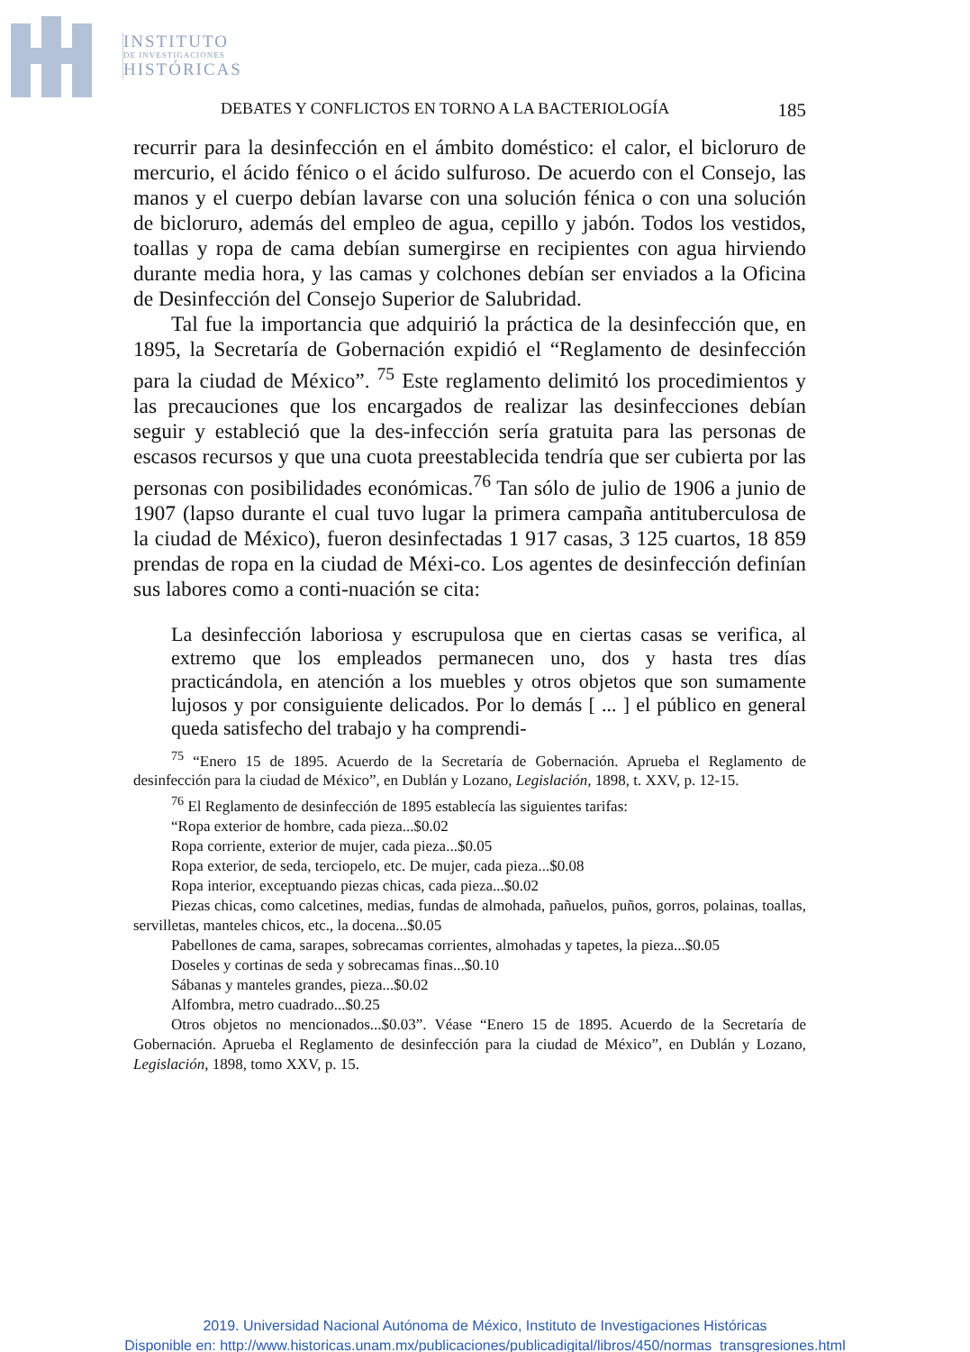INSTITUTO
DE INVESTIGACIONES
HISTÓRICAS
DEBATES Y CONFLICTOS EN TORNO A LA BACTERIOLOGÍA 185
recurrir para la desinfección en el ámbito doméstico: el calor, el bicloruro de mercurio, el ácido fénico o el ácido sulfuroso. De acuerdo con el Consejo, las manos y el cuerpo debían lavarse con una solución fénica o con una solución de bicloruro, además del empleo de agua, cepillo y jabón. Todos los vestidos, toallas y ropa de cama debían sumergirse en recipientes con agua hirviendo durante media hora, y las camas y colchones debían ser enviados a la Oficina de Desinfección del Consejo Superior de Salubridad.
Tal fue la importancia que adquirió la práctica de la desinfección que, en 1895, la Secretaría de Gobernación expidió el “Reglamento de desinfección para la ciudad de México”. <sup>75</sup> Este reglamento delimitó los procedimientos y las precauciones que los encargados de realizar las desinfecciones debían seguir y estableció que la des-infección sería gratuita para las personas de escasos recursos y que una cuota preestablecida tendría que ser cubierta por las personas con posibilidades económicas.<sup>76</sup> Tan sólo de julio de 1906 a junio de 1907 (lapso durante el cual tuvo lugar la primera campaña antituberculosa de la ciudad de México), fueron desinfectadas 1 917 casas, 3 125 cuartos, 18 859 prendas de ropa en la ciudad de Méxi-co. Los agentes de desinfección definían sus labores como a conti-nuación se cita:
La desinfección laboriosa y escrupulosa que en ciertas casas se verifica, al extremo que los empleados permanecen uno, dos y hasta tres días practicándola, en atención a los muebles y otros objetos que son sumamente lujosos y por consiguiente delicados. Por lo demás [ ... ] el público en general queda satisfecho del trabajo y ha comprendi-
<sup>75</sup> “Enero 15 de 1895. Acuerdo de la Secretaría de Gobernación. Aprueba el Reglamento de desinfección para la ciudad de México”, en Dublán y Lozano, Legislación, 1898, t. XXV, p. 12-15.
<sup>76</sup> El Reglamento de desinfección de 1895 establecía las siguientes tarifas:
“Ropa exterior de hombre, cada pieza...$0.02
Ropa corriente, exterior de mujer, cada pieza...$0.05
Ropa exterior, de seda, terciopelo, etc. De mujer, cada pieza...$0.08
Ropa interior, exceptuando piezas chicas, cada pieza...$0.02
Piezas chicas, como calcetines, medias, fundas de almohada, pañuelos, puños, gorros, polainas, toallas, servilletas, manteles chicos, etc., la docena...$0.05
Pabellones de cama, sarapes, sobrecamas corrientes, almohadas y tapetes, la pieza...$0.05
Doseles y cortinas de seda y sobrecamas finas...$0.10
Sábanas y manteles grandes, pieza...$0.02
Alfombra, metro cuadrado...$0.25
Otros objetos no mencionados...$0.03”. Véase “Enero 15 de 1895. Acuerdo de la Secretaría de Gobernación. Aprueba el Reglamento de desinfección para la ciudad de México”, en Dublán y Lozano, Legislación, 1898, tomo XXV, p. 15.
2019. Universidad Nacional Autónoma de México, Instituto de Investigaciones Históricas
Disponible en: http://www.historicas.unam.mx/publicaciones/publicadigital/libros/450/normas_transgresiones.html